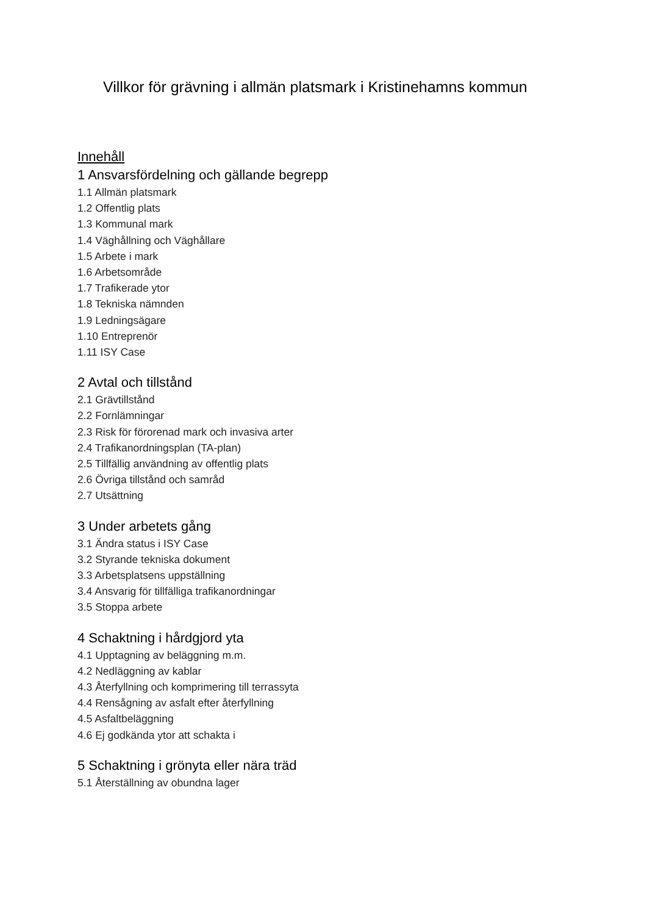Villkor för grävning i allmän platsmark i Kristinehamns kommun
Innehåll
1 Ansvarsfördelning och gällande begrepp
1.1 Allmän platsmark
1.2 Offentlig plats
1.3 Kommunal mark
1.4 Väghållning och Väghållare
1.5 Arbete i mark
1.6 Arbetsområde
1.7 Trafikerade ytor
1.8 Tekniska nämnden
1.9 Ledningsägare
1.10 Entreprenör
1.11 ISY Case
2 Avtal och tillstånd
2.1 Grävtillstånd
2.2 Fornlämningar
2.3 Risk för förorenad mark och invasiva arter
2.4 Trafikanordningsplan (TA-plan)
2.5 Tillfällig användning av offentlig plats
2.6 Övriga tillstånd och samråd
2.7 Utsättning
3 Under arbetets gång
3.1 Ändra status i ISY Case
3.2 Styrande tekniska dokument
3.3 Arbetsplatsens uppställning
3.4 Ansvarig för tillfälliga trafikanordningar
3.5 Stoppa arbete
4 Schaktning i hårdgjord yta
4.1 Upptagning av beläggning m.m.
4.2 Nedläggning av kablar
4.3 Återfyllning och komprimering till terrassyta
4.4 Rensågning av asfalt efter återfyllning
4.5 Asfaltbeläggning
4.6 Ej godkända ytor att schakta i
5 Schaktning i grönyta eller nära träd
5.1 Återställning av obundna lager